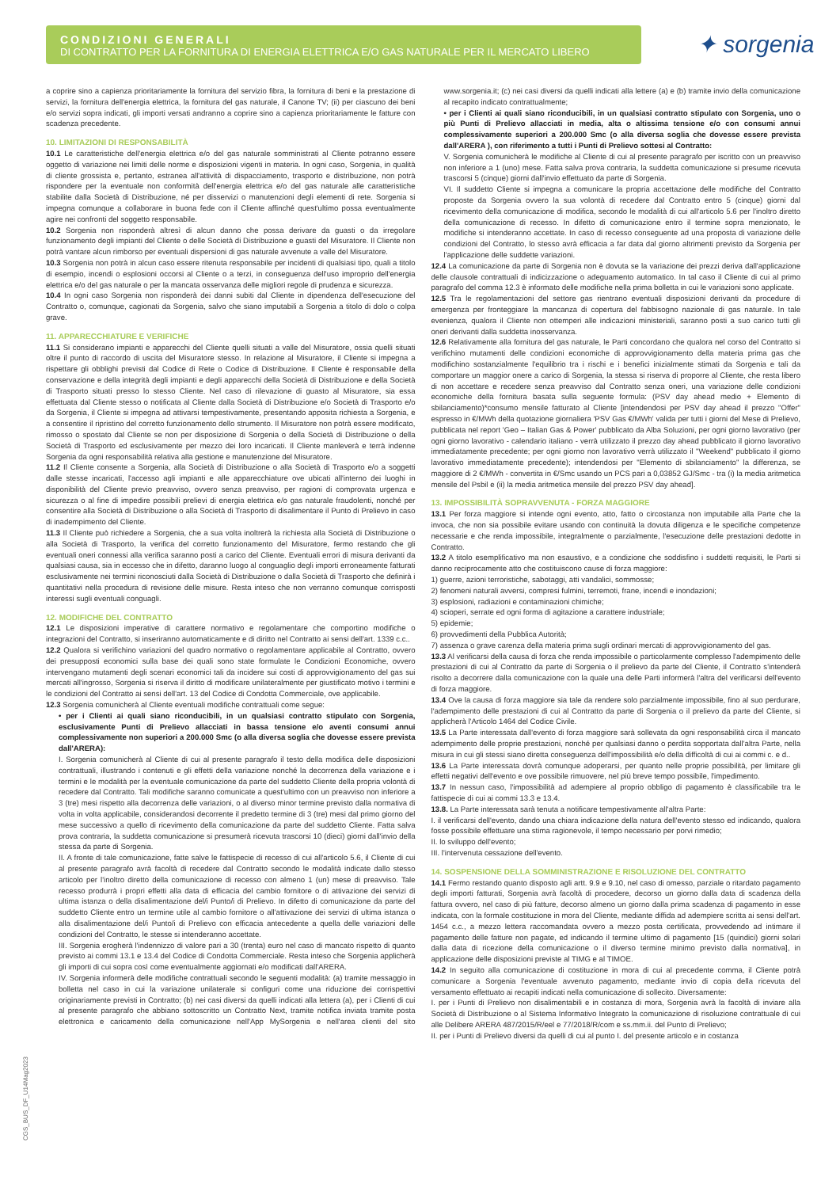CONDIZIONI GENERALI
DI CONTRATTO PER LA FORNITURA DI ENERGIA ELETTRICA E/O GAS NATURALE PER IL MERCATO LIBERO
✦ sorgenia
a coprire sino a capienza prioritariamente la fornitura del servizio fibra, la fornitura di beni e la prestazione di servizi, la fornitura dell'energia elettrica, la fornitura del gas naturale, il Canone TV; (ii) per ciascuno dei beni e/o servizi sopra indicati, gli importi versati andranno a coprire sino a capienza prioritariamente le fatture con scadenza precedente.
10. LIMITAZIONI DI RESPONSABILITÀ
10.1 Le caratteristiche dell'energia elettrica e/o del gas naturale somministrati al Cliente potranno essere oggetto di variazione nei limiti delle norme e disposizioni vigenti in materia. In ogni caso, Sorgenia, in qualità di cliente grossista e, pertanto, estranea all'attività di dispacciamento, trasporto e distribuzione, non potrà rispondere per la eventuale non conformità dell'energia elettrica e/o del gas naturale alle caratteristiche stabilite dalla Società di Distribuzione, né per disservizi o manutenzioni degli elementi di rete. Sorgenia si impegna comunque a collaborare in buona fede con il Cliente affinché quest'ultimo possa eventualmente agire nei confronti del soggetto responsabile.
10.2 Sorgenia non risponderà altresì di alcun danno che possa derivare da guasti o da irregolare funzionamento degli impianti del Cliente o delle Società di Distribuzione e guasti del Misuratore. Il Cliente non potrà vantare alcun rimborso per eventuali dispersioni di gas naturale avvenute a valle del Misuratore.
10.3 Sorgenia non potrà in alcun caso essere ritenuta responsabile per incidenti di qualsiasi tipo, quali a titolo di esempio, incendi o esplosioni occorsi al Cliente o a terzi, in conseguenza dell'uso improprio dell'energia elettrica e/o del gas naturale o per la mancata osservanza delle migliori regole di prudenza e sicurezza.
10.4 In ogni caso Sorgenia non risponderà dei danni subiti dal Cliente in dipendenza dell'esecuzione del Contratto o, comunque, cagionati da Sorgenia, salvo che siano imputabili a Sorgenia a titolo di dolo o colpa grave.
11. APPARECCHIATURE E VERIFICHE
11.1 Si considerano impianti e apparecchi del Cliente quelli situati a valle del Misuratore, ossia quelli situati oltre il punto di raccordo di uscita del Misuratore stesso. In relazione al Misuratore, il Cliente si impegna a rispettare gli obblighi previsti dal Codice di Rete o Codice di Distribuzione. Il Cliente è responsabile della conservazione e della integrità degli impianti e degli apparecchi della Società di Distribuzione e della Società di Trasporto situati presso lo stesso Cliente. Nel caso di rilevazione di guasto al Misuratore, sia essa effettuata dal Cliente stesso o notificata al Cliente dalla Società di Distribuzione e/o Società di Trasporto e/o da Sorgenia, il Cliente si impegna ad attivarsi tempestivamente, presentando apposita richiesta a Sorgenia, e a consentire il ripristino del corretto funzionamento dello strumento. Il Misuratore non potrà essere modificato, rimosso o spostato dal Cliente se non per disposizione di Sorgenia o della Società di Distribuzione o della Società di Trasporto ed esclusivamente per mezzo dei loro incaricati. Il Cliente manleverà e terrà indenne Sorgenia da ogni responsabilità relativa alla gestione e manutenzione del Misuratore.
11.2 Il Cliente consente a Sorgenia, alla Società di Distribuzione o alla Società di Trasporto e/o a soggetti dalle stesse incaricati, l'accesso agli impianti e alle apparecchiature ove ubicati all'interno dei luoghi in disponibilità del Cliente previo preavviso, ovvero senza preavviso, per ragioni di comprovata urgenza e sicurezza o al fine di impedire possibili prelievi di energia elettrica e/o gas naturale fraudolenti, nonché per consentire alla Società di Distribuzione o alla Società di Trasporto di disalimentare il Punto di Prelievo in caso di inadempimento del Cliente.
11.3 Il Cliente può richiedere a Sorgenia, che a sua volta inoltrerà la richiesta alla Società di Distribuzione o alla Società di Trasporto, la verifica del corretto funzionamento del Misuratore, fermo restando che gli eventuali oneri connessi alla verifica saranno posti a carico del Cliente. Eventuali errori di misura derivanti da qualsiasi causa, sia in eccesso che in difetto, daranno luogo al conguaglio degli importi erroneamente fatturati esclusivamente nei termini riconosciuti dalla Società di Distribuzione o dalla Società di Trasporto che definirà i quantitativi nella procedura di revisione delle misure. Resta inteso che non verranno comunque corrisposti interessi sugli eventuali conguagli.
12. MODIFICHE DEL CONTRATTO
12.1 Le disposizioni imperative di carattere normativo e regolamentare che comportino modifiche o integrazioni del Contratto, si inseriranno automaticamente e di diritto nel Contratto ai sensi dell'art. 1339 c.c..
12.2 Qualora si verifichino variazioni del quadro normativo o regolamentare applicabile al Contratto, ovvero dei presupposti economici sulla base dei quali sono state formulate le Condizioni Economiche, ovvero intervengano mutamenti degli scenari economici tali da incidere sui costi di approvvigionamento del gas sui mercati all'ingrosso, Sorgenia si riserva il diritto di modificare unilateralmente per giustificato motivo i termini e le condizioni del Contratto ai sensi dell'art. 13 del Codice di Condotta Commerciale, ove applicabile.
12.3 Sorgenia comunicherà al Cliente eventuali modifiche contrattuali come segue:
• per i Clienti ai quali siano riconducibili, in un qualsiasi contratto stipulato con Sorgenia, esclusivamente Punti di Prelievo allacciati in bassa tensione e/o aventi consumi annui complessivamente non superiori a 200.000 Smc (o alla diversa soglia che dovesse essere prevista dall'ARERA):
I. Sorgenia comunicherà al Cliente di cui al presente paragrafo il testo della modifica delle disposizioni contrattuali, illustrando i contenuti e gli effetti della variazione nonché la decorrenza della variazione e i termini e le modalità per la eventuale comunicazione da parte del suddetto Cliente della propria volontà di recedere dal Contratto. Tali modifiche saranno comunicate a quest'ultimo con un preavviso non inferiore a 3 (tre) mesi rispetto alla decorrenza delle variazioni, o al diverso minor termine previsto dalla normativa di volta in volta applicabile, considerandosi decorrente il predetto termine di 3 (tre) mesi dal primo giorno del mese successivo a quello di ricevimento della comunicazione da parte del suddetto Cliente. Fatta salva prova contraria, la suddetta comunicazione si presumerà ricevuta trascorsi 10 (dieci) giorni dall'invio della stessa da parte di Sorgenia.
II. A fronte di tale comunicazione, fatte salve le fattispecie di recesso di cui all'articolo 5.6, il Cliente di cui al presente paragrafo avrà facoltà di recedere dal Contratto secondo le modalità indicate dallo stesso articolo per l'inoltro diretto della comunicazione di recesso con almeno 1 (un) mese di preavviso. Tale recesso produrrà i propri effetti alla data di efficacia del cambio fornitore o di attivazione dei servizi di ultima istanza o della disalimentazione del/i Punto/i di Prelievo. In difetto di comunicazione da parte del suddetto Cliente entro un termine utile al cambio fornitore o all'attivazione dei servizi di ultima istanza o alla disalimentazione del/i Punto/i di Prelievo con efficacia antecedente a quella delle variazioni delle condizioni del Contratto, le stesse si intenderanno accettate.
III. Sorgenia erogherà l'indennizzo di valore pari a 30 (trenta) euro nel caso di mancato rispetto di quanto previsto ai commi 13.1 e 13.4 del Codice di Condotta Commerciale. Resta inteso che Sorgenia applicherà gli importi di cui sopra così come eventualmente aggiornati e/o modificati dall'ARERA.
IV. Sorgenia informerà delle modifiche contrattuali secondo le seguenti modalità: (a) tramite messaggio in bolletta nel caso in cui la variazione unilaterale si configuri come una riduzione dei corrispettivi originariamente previsti in Contratto; (b) nei casi diversi da quelli indicati alla lettera (a), per i Clienti di cui al presente paragrafo che abbiano sottoscritto un Contratto Next, tramite notifica inviata tramite posta elettronica e caricamento della comunicazione nell'App MySorgenia e nell'area clienti del sito www.sorgenia.it; (c) nei casi diversi da quelli indicati alla lettere (a) e (b) tramite invio della comunicazione al recapito indicato contrattualmente;
• per i Clienti ai quali siano riconducibili, in un qualsiasi contratto stipulato con Sorgenia, uno o più Punti di Prelievo allacciati in media, alta o altissima tensione e/o con consumi annui complessivamente superiori a 200.000 Smc (o alla diversa soglia che dovesse essere prevista dall'ARERA ), con riferimento a tutti i Punti di Prelievo sottesi al Contratto:
V. Sorgenia comunicherà le modifiche al Cliente di cui al presente paragrafo per iscritto con un preavviso non inferiore a 1 (uno) mese. Fatta salva prova contraria, la suddetta comunicazione si presume ricevuta trascorsi 5 (cinque) giorni dall'invio effettuato da parte di Sorgenia.
VI. Il suddetto Cliente si impegna a comunicare la propria accettazione delle modifiche del Contratto proposte da Sorgenia ovvero la sua volontà di recedere dal Contratto entro 5 (cinque) giorni dal ricevimento della comunicazione di modifica, secondo le modalità di cui all'articolo 5.6 per l'inoltro diretto della comunicazione di recesso. In difetto di comunicazione entro il termine sopra menzionato, le modifiche si intenderanno accettate. In caso di recesso conseguente ad una proposta di variazione delle condizioni del Contratto, lo stesso avrà efficacia a far data dal giorno altrimenti previsto da Sorgenia per l'applicazione delle suddette variazioni.
12.4 La comunicazione da parte di Sorgenia non è dovuta se la variazione dei prezzi deriva dall'applicazione delle clausole contrattuali di indicizzazione o adeguamento automatico. In tal caso il Cliente di cui al primo paragrafo del comma 12.3 è informato delle modifiche nella prima bolletta in cui le variazioni sono applicate.
12.5 Tra le regolamentazioni del settore gas rientrano eventuali disposizioni derivanti da procedure di emergenza per fronteggiare la mancanza di copertura del fabbisogno nazionale di gas naturale. In tale evenienza, qualora il Cliente non ottemperi alle indicazioni ministeriali, saranno posti a suo carico tutti gli oneri derivanti dalla suddetta inosservanza.
12.6 Relativamente alla fornitura del gas naturale, le Parti concordano che qualora nel corso del Contratto si verifichino mutamenti delle condizioni economiche di approvvigionamento della materia prima gas che modifichino sostanzialmente l'equilibrio tra i rischi e i benefici inizialmente stimati da Sorgenia e tali da comportare un maggior onere a carico di Sorgenia, la stessa si riserva di proporre al Cliente, che resta libero di non accettare e recedere senza preavviso dal Contratto senza oneri, una variazione delle condizioni economiche della fornitura basata sulla seguente formula: (PSV day ahead medio + Elemento di sbilanciamento)*consumo mensile fatturato al Cliente [intendendosi per PSV day ahead il prezzo "Offer" espresso in €/MWh della quotazione giornaliera 'PSV Gas €/MWh' valida per tutti i giorni del Mese di Prelievo, pubblicata nel report 'Geo – Italian Gas & Power' pubblicato da Alba Soluzioni, per ogni giorno lavorativo (per ogni giorno lavorativo - calendario italiano - verrà utilizzato il prezzo day ahead pubblicato il giorno lavorativo immediatamente precedente; per ogni giorno non lavorativo verrà utilizzato il "Weekend" pubblicato il giorno lavorativo immediatamente precedente); intendendosi per "Elemento di sbilanciamento" la differenza, se maggiore di 2 €/MWh - convertita in €/Smc usando un PCS pari a 0,03852 GJ/Smc - tra (i) la media aritmetica mensile del Psbil e (ii) la media aritmetica mensile del prezzo PSV day ahead].
13. IMPOSSIBILITÀ SOPRAVVENUTA - FORZA MAGGIORE
13.1 Per forza maggiore si intende ogni evento, atto, fatto o circostanza non imputabile alla Parte che la invoca, che non sia possibile evitare usando con continuità la dovuta diligenza e le specifiche competenze necessarie e che renda impossibile, integralmente o parzialmente, l'esecuzione delle prestazioni dedotte in Contratto.
13.2 A titolo esemplificativo ma non esaustivo, e a condizione che soddisfino i suddetti requisiti, le Parti si danno reciprocamente atto che costituiscono cause di forza maggiore:
1) guerre, azioni terroristiche, sabotaggi, atti vandalici, sommosse;
2) fenomeni naturali avversi, compresi fulmini, terremoti, frane, incendi e inondazioni;
3) esplosioni, radiazioni e contaminazioni chimiche;
4) scioperi, serrate ed ogni forma di agitazione a carattere industriale;
5) epidemie;
6) provvedimenti della Pubblica Autorità;
7) assenza o grave carenza della materia prima sugli ordinari mercati di approvvigionamento del gas.
13.3 Al verificarsi della causa di forza che renda impossibile o particolarmente complesso l'adempimento delle prestazioni di cui al Contratto da parte di Sorgenia o il prelievo da parte del Cliente, il Contratto s'intenderà risolto a decorrere dalla comunicazione con la quale una delle Parti informerà l'altra del verificarsi dell'evento di forza maggiore.
13.4 Ove la causa di forza maggiore sia tale da rendere solo parzialmente impossibile, fino al suo perdurare, l'adempimento delle prestazioni di cui al Contratto da parte di Sorgenia o il prelievo da parte del Cliente, si applicherà l'Articolo 1464 del Codice Civile.
13.5 La Parte interessata dall'evento di forza maggiore sarà sollevata da ogni responsabilità circa il mancato adempimento delle proprie prestazioni, nonché per qualsiasi danno o perdita sopportata dall'altra Parte, nella misura in cui gli stessi siano diretta conseguenza dell'impossibilità e/o della difficoltà di cui ai commi c. e d..
13.6 La Parte interessata dovrà comunque adoperarsi, per quanto nelle proprie possibilità, per limitare gli effetti negativi dell'evento e ove possibile rimuovere, nel più breve tempo possibile, l'impedimento.
13.7 In nessun caso, l'impossibilità ad adempiere al proprio obbligo di pagamento è classificabile tra le fattispecie di cui ai commi 13.3 e 13.4.
13.8. La Parte interessata sarà tenuta a notificare tempestivamente all'altra Parte:
I. il verificarsi dell'evento, dando una chiara indicazione della natura dell'evento stesso ed indicando, qualora fosse possibile effettuare una stima ragionevole, il tempo necessario per porvi rimedio;
II. lo sviluppo dell'evento;
III. l'intervenuta cessazione dell'evento.
14. SOSPENSIONE DELLA SOMMINISTRAZIONE E RISOLUZIONE DEL CONTRATTO
14.1 Fermo restando quanto disposto agli artt. 9.9 e 9.10, nel caso di omesso, parziale o ritardato pagamento degli importi fatturati, Sorgenia avrà facoltà di procedere, decorso un giorno dalla data di scadenza della fattura ovvero, nel caso di più fatture, decorso almeno un giorno dalla prima scadenza di pagamento in esse indicata, con la formale costituzione in mora del Cliente, mediante diffida ad adempiere scritta ai sensi dell'art. 1454 c.c., a mezzo lettera raccomandata ovvero a mezzo posta certificata, provvedendo ad intimare il pagamento delle fatture non pagate, ed indicando il termine ultimo di pagamento [15 (quindici) giorni solari dalla data di ricezione della comunicazione o il diverso termine minimo previsto dalla normativa], in applicazione delle disposizioni previste al TIMG e al TIMOE.
14.2 In seguito alla comunicazione di costituzione in mora di cui al precedente comma, il Cliente potrà comunicare a Sorgenia l'eventuale avvenuto pagamento, mediante invio di copia della ricevuta del versamento effettuato ai recapiti indicati nella comunicazione di sollecito. Diversamente:
I. per i Punti di Prelievo non disalimentabili e in costanza di mora, Sorgenia avrà la facoltà di inviare alla Società di Distribuzione o al Sistema Informativo Integrato la comunicazione di risoluzione contrattuale di cui alle Delibere ARERA 487/2015/R/eel e 77/2018/R/com e ss.mm.ii. del Punto di Prelievo;
II. per i Punti di Prelievo diversi da quelli di cui al punto I. del presente articolo e in costanza
CGS_BUS_DF_U14Mag2023